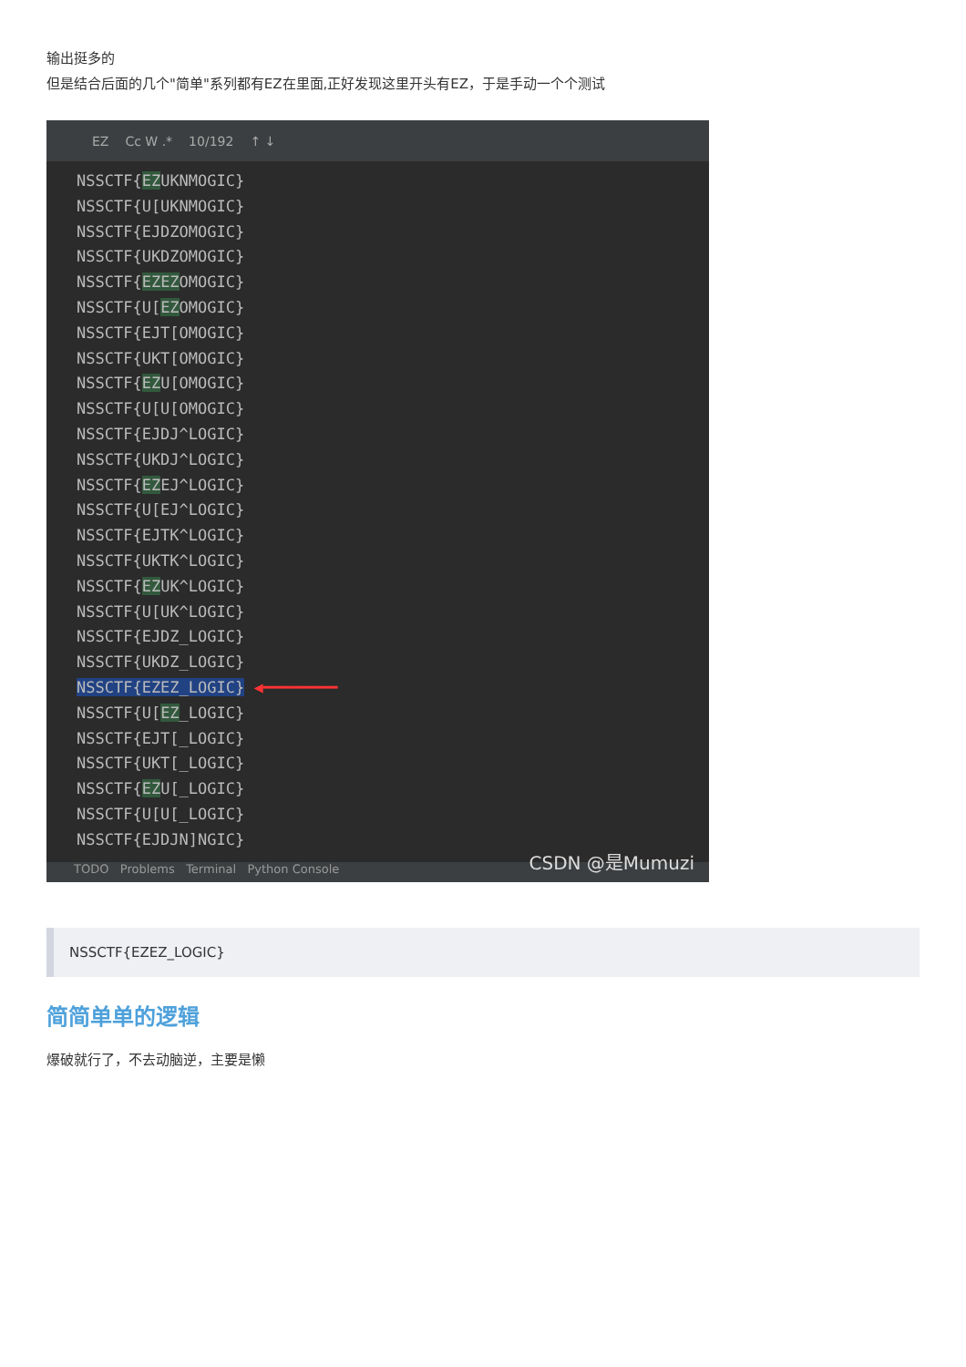输出挺多的
但是结合后面的几个"简单"系列都有EZ在里面,正好发现这里开头有EZ，于是手动一个个测试
EZ Cc W .* 10/192 ↑ ↓
NSSCTF{EZUKNMOGIC}
NSSCTF{U[UKNMOGIC}
NSSCTF{EJDZOMOGIC}
NSSCTF{UKDZOMOGIC}
NSSCTF{EZEZOMOGIC}
NSSCTF{U[EZOMOGIC}
NSSCTF{EJT[OMOGIC}
NSSCTF{UKT[OMOGIC}
NSSCTF{EZU[OMOGIC}
NSSCTF{U[U[OMOGIC}
NSSCTF{EJDJ^LOGIC}
NSSCTF{UKDJ^LOGIC}
NSSCTF{EZEJ^LOGIC}
NSSCTF{U[EJ^LOGIC}
NSSCTF{EJTK^LOGIC}
NSSCTF{UKTK^LOGIC}
NSSCTF{EZUK^LOGIC}
NSSCTF{U[UK^LOGIC}
NSSCTF{EJDZ_LOGIC}
NSSCTF{UKDZ_LOGIC}
NSSCTF{EZEZ_LOGIC} ◀━━━━━━━━
NSSCTF{U[EZ_LOGIC}
NSSCTF{EJT[_LOGIC}
NSSCTF{UKT[_LOGIC}
NSSCTF{EZU[_LOGIC}
NSSCTF{U[U[_LOGIC}
NSSCTF{EJDJN]NGIC}
TODO Problems Terminal Python Console
CSDN @是Mumuzi
NSSCTF{EZEZ_LOGIC}
简简单单的逻辑
爆破就行了，不去动脑逆，主要是懒